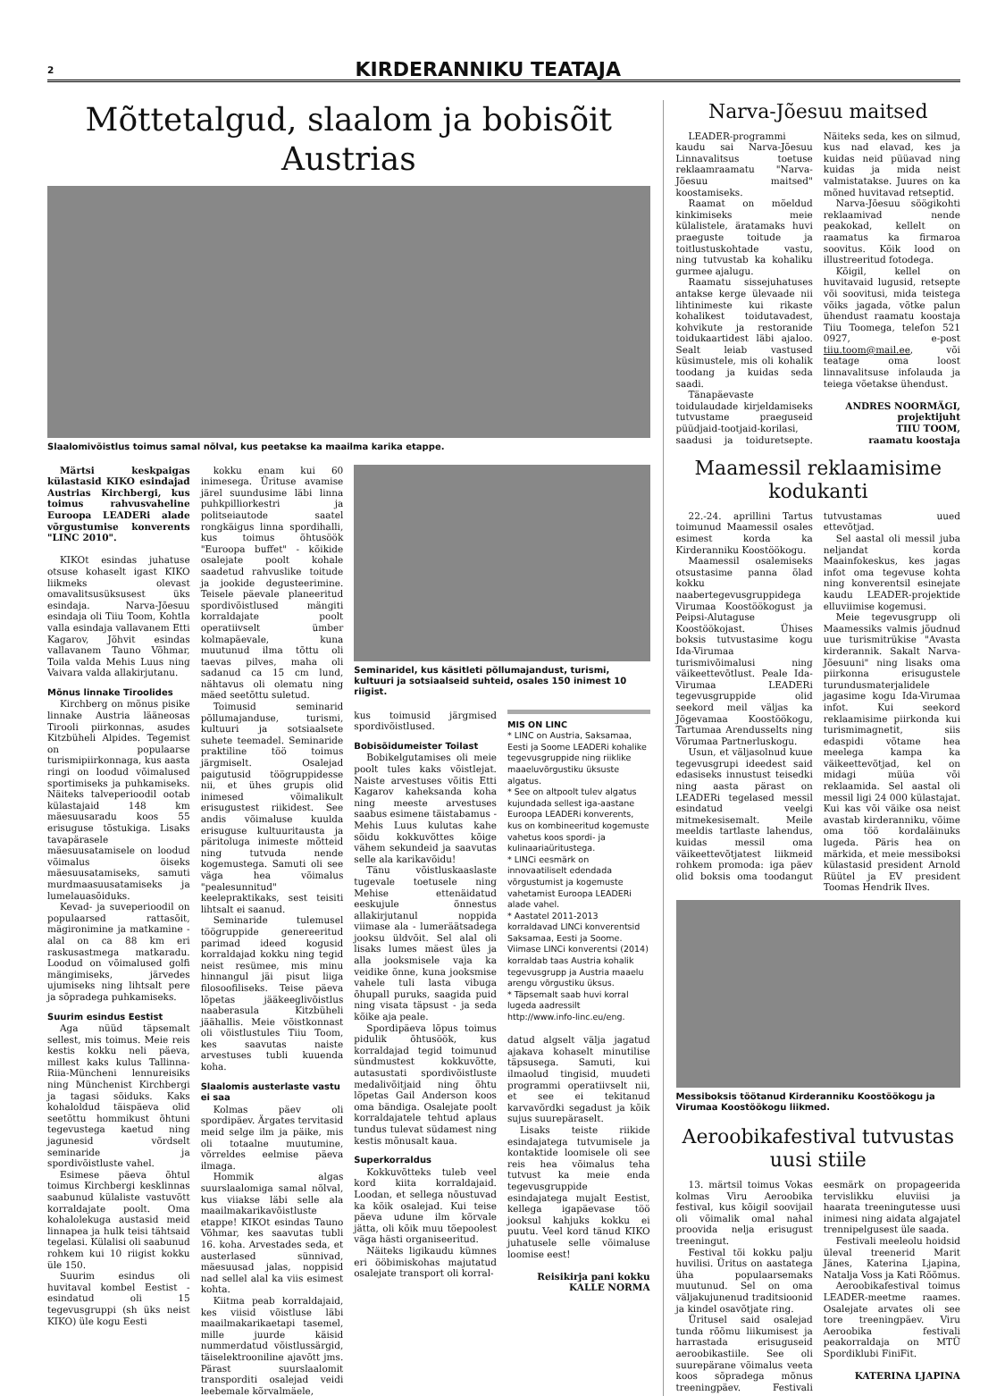2 KIRDERANNIKU TEATAJA
Mõttetalgud, slaalom ja bobisõit Austrias
Slaalomivõistlus toimus samal nõlval, kus peetakse ka maailma karika etappe.
Märtsi keskpaigas külastasid KIKO esindajad Austrias Kirchbergi, kus toimus rahvusvaheline Euroopa LEADERi alade võrgustumise konverents "LINC 2010".
KIKOt esindas juhatuse otsuse kohaselt igast KIKO liikmeks olevast omavalitsusüksusest üks esindaja. Narva-Jõesuu esindaja oli Tiiu Toom, Kohtla valla esindaja vallavanem Etti Kagarov, Jõhvit esindas vallavanem Tauno Võhmar, Toila valda Mehis Luus ning Vaivara valda allakirjutanu.
Mõnus linnake Tiroolides
Kirchberg on mõnus pisike linnake Austria lääneosas Tirooli piirkonnas, asudes Kitzbüheli Alpides. Tegemist on populaarse turismipiirkonnaga, kus aasta ringi on loodud võimalused sportimiseks ja puhkamiseks. Näiteks talveperioodil ootab külastajaid 148 km mäesuusaradu koos 55 erisuguse tõstukiga. Lisaks tavapärasele mäesuusatamisele on loodud võimalus öiseks mäesuusatamiseks, samuti murdmaasuusatamiseks ja lumelauasõiduks.
Kevad- ja suveperioodil on populaarsed rattasõit, mägironimine ja matkamine - alal on ca 88 km eri raskusastmega matkaradu. Loodud on võimalused golfi mängimiseks, järvedes ujumiseks ning lihtsalt pere ja sõpradega puhkamiseks.
Suurim esindus Eestist
Aga nüüd täpsemalt sellest, mis toimus. Meie reis kestis kokku neli päeva, millest kaks kulus Tallinna-Riia-Müncheni lennureisiks ning Münchenist Kirchbergi ja tagasi sõiduks. Kaks kohaloldud täispäeva olid seetõttu hommikust õhtuni tegevustega kaetud ning jagunesid võrdselt seminaride ja spordivõistluste vahel.
Esimese päeva õhtul toimus Kirchbergi kesklinnas saabunud külaliste vastuvõtt korraldajate poolt. Oma kohalolekuga austasid meid linnapea ja hulk teisi tähtsaid tegelasi. Külalisi oli saabunud rohkem kui 10 riigist kokku üle 150.
Suurim esindus oli huvitaval kombel Eestist - esindatud oli 15 tegevusgruppi (sh üks neist KIKO) üle kogu Eesti
kokku enam kui 60 inimesega. Ürituse avamise järel suundusime läbi linna puhkpilliorkestri ja politseiautode saatel rongkäigus linna spordihalli, kus toimus õhtusöök "Euroopa buffet" - kõikide osalejate poolt kohale saadetud rahvuslike toitude ja jookide degusteerimine. Teisele päevale planeeritud spordivõistlused mängiti korraldajate poolt operatiivselt ümber kolmapäevale, kuna muutunud ilma tõttu oli taevas pilves, maha oli sadanud ca 15 cm lund, nähtavus oli olematu ning mäed seetõttu suletud.
Toimusid seminarid põllumajanduse, turismi, kultuuri ja sotsiaalsete suhete teemadel. Seminaride praktiline töö toimus järgmiselt. Osalejad paigutusid töögruppidesse nii, et ühes grupis olid inimesed võimalikult erisugustest riikidest. See andis võimaluse kuulda erisuguse kultuuritausta ja päritoluga inimeste mõtteid ning tutvuda nende kogemustega. Samuti oli see väga hea võimalus "pealesunnitud" keelepraktikaks, sest teisiti lihtsalt ei saanud.
Seminaride tulemusel töögruppide genereeritud parimad ideed kogusid korraldajad kokku ning tegid neist resümee, mis minu hinnangul jäi pisut liiga filosoofiliseks. Teise päeva lõpetas jääkeeglivõistlus naaberasula Kitzbüheli jäähallis. Meie võistkonnast oli võistlustules Tiiu Toom, kes saavutas naiste arvestuses tubli kuuenda koha.
Slaalomis austerlaste vastu ei saa
Kolmas päev oli spordipäev. Ärgates tervitasid meid selge ilm ja päike, mis oli totaalne muutumine, võrreldes eelmise päeva ilmaga.
Hommik algas suurslaalomiga samal nõlval, kus viiakse läbi selle ala maailmakarikavõistluste etappe! KIKOt esindas Tauno Võhmar, kes saavutas tubli 16. koha. Arvestades seda, et austerlased sünnivad, mäesuusad jalas, noppisid nad sellel alal ka viis esimest kohta.
Kiitma peab korraldajaid, kes viisid võistluse läbi maailmakarikaetapi tasemel, mille juurde käisid nummerdatud võistlussärgid, täiselektrooniline ajavõtt jms. Pärast suurslaalomit transporditi osalejad veidi leebemale kõrvalmäele,
Seminaridel, kus käsitleti põllumajandust, turismi, kultuuri ja sotsiaalseid suhteid, osales 150 inimest 10 riigist.
kus toimusid järgmised spordivõistlused.
Bobisõidumeister Toilast
Bobikelgutamises oli meie poolt tules kaks võistlejat. Naiste arvestuses võitis Etti Kagarov kaheksanda koha ning meeste arvestuses saabus esimene täistabamus - Mehis Luus kulutas kahe sõidu kokkuvõttes kõige vähem sekundeid ja saavutas selle ala karikavõidu!
Tänu võistluskaaslaste tugevale toetusele ning Mehise ettenäidatud eeskujule õnnestus allakirjutanul noppida viimase ala - lumeräätsadega jooksu üldvõit. Sel alal oli lisaks lumes mäest üles ja alla jooksmisele vaja ka veidike õnne, kuna jooksmise vahele tuli lasta vibuga õhupall puruks, saagida puid ning visata täpsust - ja seda kõike aja peale.
Spordipäeva lõpus toimus pidulik õhtusöök, kus korraldajad tegid toimunud sündmustest kokkuvõtte, autasustati spordivõistluste medalivõitjaid ning õhtu lõpetas Gail Anderson koos oma bändiga. Osalejate poolt korraldajatele tehtud aplaus tundus tulevat südamest ning kestis mõnusalt kaua.
Superkorraldus
Kokkuvõtteks tuleb veel kord kiita korraldajaid. Loodan, et sellega nõustuvad ka kõik osalejad. Kui teise päeva udune ilm kõrvale jätta, oli kõik muu tõepoolest väga hästi organiseeritud.
Näiteks ligikaudu kümnes eri ööbimiskohas majutatud osalejate transport oli korral-
MIS ON LINC
* LINC on Austria, Saksamaa, Eesti ja Soome LEADERi kohalike tegevusgruppide ning riiklike maaeluvõrgustiku üksuste algatus.
* See on altpoolt tulev algatus kujundada sellest iga-aastane Euroopa LEADERi konverents, kus on kombineeritud kogemuste vahetus koos spordi- ja kulinaariaüritustega.
* LINCi eesmärk on innovaatiliselt edendada võrgustumist ja kogemuste vahetamist Euroopa LEADERi alade vahel.
* Aastatel 2011-2013 korraldavad LINCi konverentsid Saksamaa, Eesti ja Soome. Viimase LINCi konverentsi (2014) korraldab taas Austria kohalik tegevusgrupp ja Austria maaelu arengu võrgustiku üksus.
* Täpsemalt saab huvi korral lugeda aadressilt http://www.info-linc.eu/eng.
datud algselt välja jagatud ajakava kohaselt minutilise täpsusega. Samuti, kui ilmaolud tingisid, muudeti programmi operatiivselt nii, et see ei tekitanud karvavõrdki segadust ja kõik sujus suurepäraselt.
Lisaks teiste riikide esindajatega tutvumisele ja kontaktide loomisele oli see reis hea võimalus teha tutvust ka meie enda tegevusgruppide esindajatega mujalt Eestist, kellega igapäevase töö jooksul kahjuks kokku ei puutu. Veel kord tänud KIKO juhatusele selle võimaluse loomise eest!
Reisikirja pani kokku
KALLE NORMA
Narva-Jõesuu maitsed
LEADER-programmi kaudu sai Narva-Jõesuu Linnavalitsus toetuse reklaamraamatu "Narva-Jõesuu maitsed" koostamiseks.
Raamat on mõeldud kinkimiseks meie külalistele, äratamaks huvi praeguste toitude ja toitlustuskohtade vastu, ning tutvustab ka kohaliku gurmee ajalugu.
Raamatu sissejuhatuses antakse kerge ülevaade nii lihtinimeste kui rikaste kohalikest toidutavadest, kohvikute ja restoranide toidukaartidest läbi ajaloo. Sealt leiab vastused küsimustele, mis oli kohalik toodang ja kuidas seda saadi.
Tänapäevaste toidulaudade kirjeldamiseks tutvustame praeguseid püüdjaid-tootjaid-korilasi, saadusi ja toiduretsepte. Näiteks seda, kes on silmud, kus nad elavad, kes ja kuidas neid püüavad ning kuidas ja mida neist valmistatakse. Juures on ka mõned huvitavad retseptid.
Narva-Jõesuu söögikohti reklaamivad nende peakokad, kellelt on raamatus ka firmaroa soovitus. Kõik lood on illustreeritud fotodega.
Kõigil, kellel on huvitavaid lugusid, retsepte või soovitusi, mida teistega võiks jagada, võtke palun ühendust raamatu koostaja Tiiu Toomega, telefon 521 0927, e-post tiiu.toom@mail.ee, või teatage oma loost linnavalitsuse infolauda ja teiega võetakse ühendust.
ANDRES NOORMÄGI,
projektijuht
TIIU TOOM,
raamatu koostaja
Maamessil reklaamisime kodukanti
22.-24. aprillini Tartus toimunud Maamessil osales esimest korda ka Kirderanniku Koostöökogu.
Maamessil osalemiseks otsustasime panna õlad kokku naabertegevusgruppidega Virumaa Koostöökogust ja Peipsi-Alutaguse Koostöökojast. Ühises boksis tutvustasime kogu Ida-Virumaa turismivõimalusi ning väikeettevõtlust. Peale Ida-Virumaa LEADERi tegevusgruppide olid seekord meil väljas ka Jõgevamaa Koostöökogu, Tartumaa Arendusselts ning Võrumaa Partnerluskogu.
Usun, et väljasolnud kuue tegevusgrupi ideedest said edasiseks innustust teisedki ning aasta pärast on LEADERi tegelased messil esindatud veelgi mitmekesisemalt. Meile meeldis tartlaste lahendus, kuidas messil oma väikeettevõtjatest liikmeid rohkem promoda: iga päev olid boksis oma toodangut tutvustamas uued ettevõtjad.
Sel aastal oli messil juba neljandat korda Maainfokeskus, kes jagas infot oma tegevuse kohta ning konverentsil esinejate kaudu LEADER-projektide elluviimise kogemusi.
Meie tegevusgrupp oli Maamessiks valmis jõudnud uue turismitrükise "Avasta kirderannik. Sakalt Narva-Jõesuuni" ning lisaks oma piirkonna erisugustele turundusmaterjalidele jagasime kogu Ida-Virumaa infot. Kui seekord reklaamisime piirkonda kui turismimagnetit, siis edaspidi võtame hea meelega kampa ka väikeettevõtjad, kel on midagi müüa või reklaamida. Sel aastal oli messil ligi 24 000 külastajat. Kui kas või väike osa neist avastab kirderanniku, võime oma töö kordaläinuks lugeda. Päris hea on märkida, et meie messiboksi külastasid president Arnold Rüütel ja EV president Toomas Hendrik Ilves.
Messiboksis töötanud Kirderanniku Koostöökogu ja Virumaa Koostöökogu liikmed.
Aeroobikafestival tutvustas uusi stiile
13. märtsil toimus Vokas kolmas Viru Aeroobika festival, kus kõigil soovijail oli võimalik omal nahal proovida nelja erisugust treeningut.
Festival tõi kokku palju huvilisi. Üritus on aastatega üha populaarsemaks muutunud. Sel on oma väljakujunenud traditsioonid ja kindel osavõtjate ring.
Üritusel said osalejad tunda rõõmu liikumisest ja harrastada erisuguseid aeroobikastiile. See oli suurepärane võimalus veeta koos sõpradega mõnus treeningpäev. Festivali eesmärk on propageerida tervislikku eluviisi ja haarata treeningutesse uusi inimesi ning aidata algajatel trennipelgusest üle saada.
Festivali meeleolu hoidsid üleval treenerid Marit Jänes, Katerina Ljapina, Natalja Voss ja Kati Rõõmus.
Aeroobikafestival toimus LEADER-meetme raames. Osalejate arvates oli see tore treeningpäev. Viru Aeroobika festivali peakorraldaja on MTÜ Spordiklubi FiniFit.
KATERINA LJAPINA